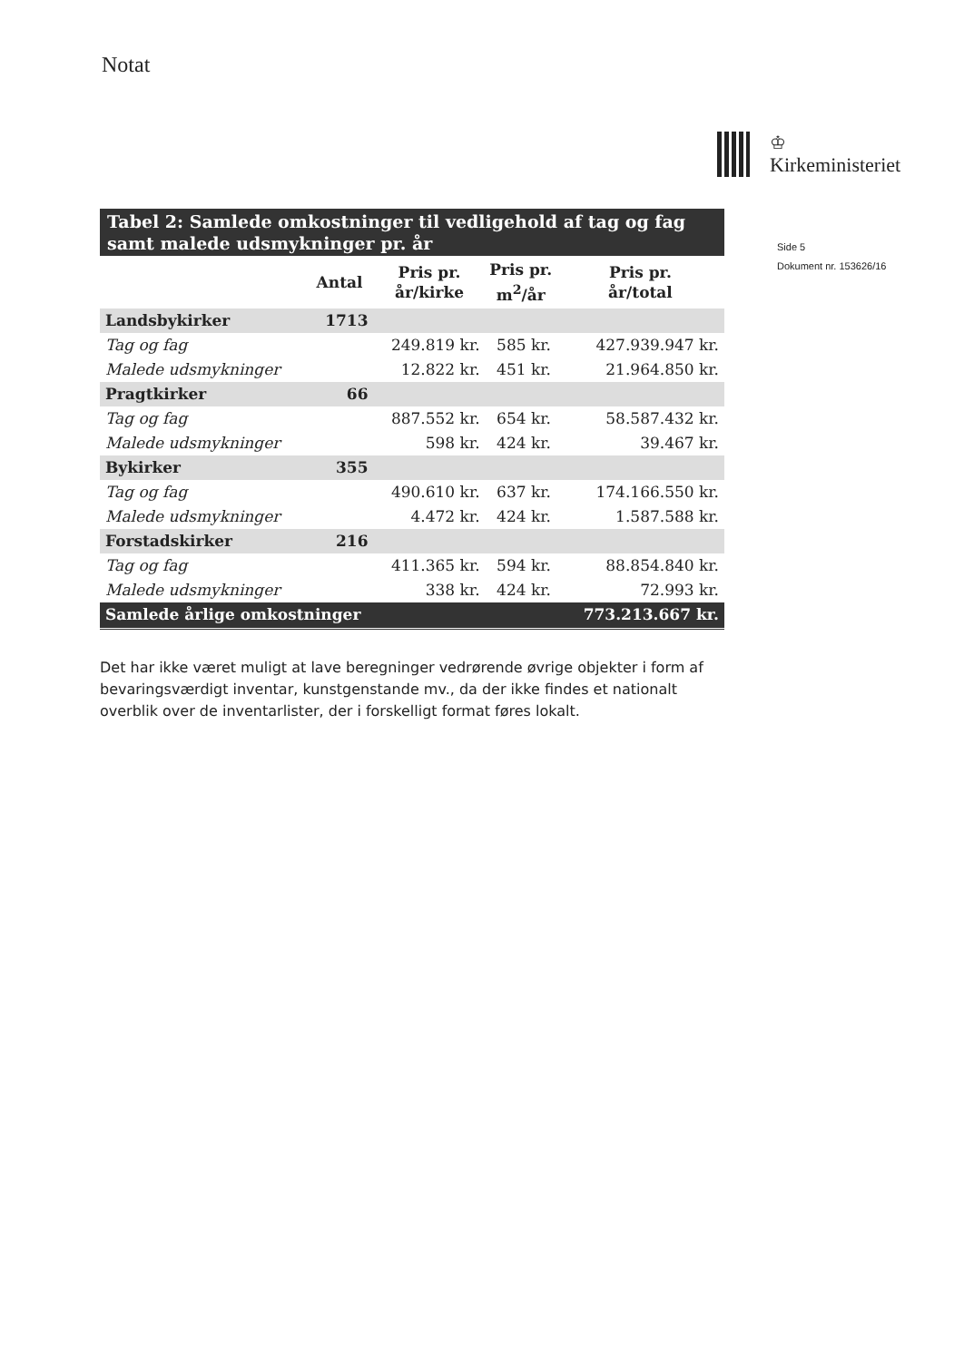Notat
♔
Kirkeministeriet
Side 5
Dokument nr. 153626/16
| Tabel 2: Samlede omkostninger til vedligehold af tag og fag samt malede udsmykninger pr. år | | | | |
| | Antal | Pris pr. år/kirke | Pris pr. m<sup>2</sup>/år | Pris pr. år/total |
| Landsbykirker | 1713 | | | |
| Tag og fag | | 249.819 kr. | 585 kr. | 427.939.947 kr. |
| Malede udsmykninger | | 12.822 kr. | 451 kr. | 21.964.850 kr. |
| Pragtkirker | 66 | | | |
| Tag og fag | | 887.552 kr. | 654 kr. | 58.587.432 kr. |
| Malede udsmykninger | | 598 kr. | 424 kr. | 39.467 kr. |
| Bykirker | 355 | | | |
| Tag og fag | | 490.610 kr. | 637 kr. | 174.166.550 kr. |
| Malede udsmykninger | | 4.472 kr. | 424 kr. | 1.587.588 kr. |
| Forstadskirker | 216 | | | |
| Tag og fag | | 411.365 kr. | 594 kr. | 88.854.840 kr. |
| Malede udsmykninger | | 338 kr. | 424 kr. | 72.993 kr. |
| Samlede årlige omkostninger | | | | 773.213.667 kr. |
Det har ikke været muligt at lave beregninger vedrørende øvrige objekter i form af bevaringsværdigt inventar, kunstgenstande mv., da der ikke findes et nationalt overblik over de inventarlister, der i forskelligt format føres lokalt.